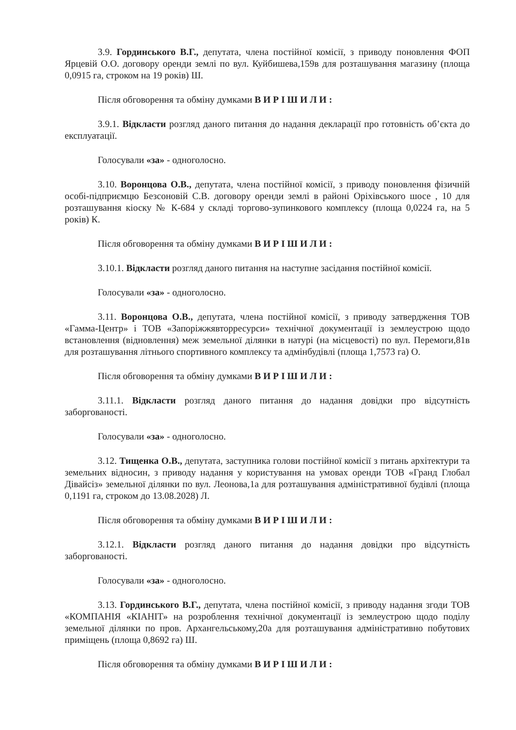3.9. Гординського В.Г., депутата, члена постійної комісії, з приводу поновлення ФОП Ярцевій О.О. договору оренди землі по вул. Куйбишева,159в для розташування магазину (площа 0,0915 га, строком на 19 років) Ш.
Після обговорення та обміну думками В И Р І Ш И Л И :
3.9.1. Відкласти розгляд даного питання до надання декларації про готовність об’єкта до експлуатації.
Голосували «за» - одноголосно.
3.10. Воронцова О.В., депутата, члена постійної комісії, з приводу поновлення фізичній особі-підприємцю Безсоновій С.В. договору оренди землі в районі Оріхівського шосе , 10 для розташування кіоску № К-684 у складі торгово-зупинкового комплексу (площа 0,0224 га, на 5 років) К.
Після обговорення та обміну думками В И Р І Ш И Л И :
3.10.1. Відкласти розгляд даного питання на наступне засідання постійної комісії.
Голосували «за» - одноголосно.
3.11. Воронцова О.В., депутата, члена постійної комісії, з приводу затвердження ТОВ «Гамма-Центр» і ТОВ «Запоріжжявторресурси» технічної документації із землеустрою щодо встановлення (відновлення) меж земельної ділянки в натурі (на місцевості) по вул. Перемоги,81в для розташування літнього спортивного комплексу та адмінбудівлі (площа 1,7573 га) О.
Після обговорення та обміну думками В И Р І Ш И Л И :
3.11.1. Відкласти розгляд даного питання до надання довідки про відсутність заборгованості.
Голосували «за» - одноголосно.
3.12. Тищенка О.В., депутата, заступника голови постійної комісії з питань архітектури та земельних відносин, з приводу надання у користування на умовах оренди ТОВ «Гранд Глобал Дівайсіз» земельної ділянки по вул. Леонова,1а для розташування адміністративної будівлі (площа 0,1191 га, строком до 13.08.2028) Л.
Після обговорення та обміну думками В И Р І Ш И Л И :
3.12.1. Відкласти розгляд даного питання до надання довідки про відсутність заборгованості.
Голосували «за» - одноголосно.
3.13. Гординського В.Г., депутата, члена постійної комісії, з приводу надання згоди ТОВ «КОМПАНІЯ «КІАНІТ» на розроблення технічної документації із землеустрою щодо поділу земельної ділянки по пров. Архангельському,20а для розташування адміністративно побутових приміщень (площа 0,8692 га) Ш.
Після обговорення та обміну думками В И Р І Ш И Л И :